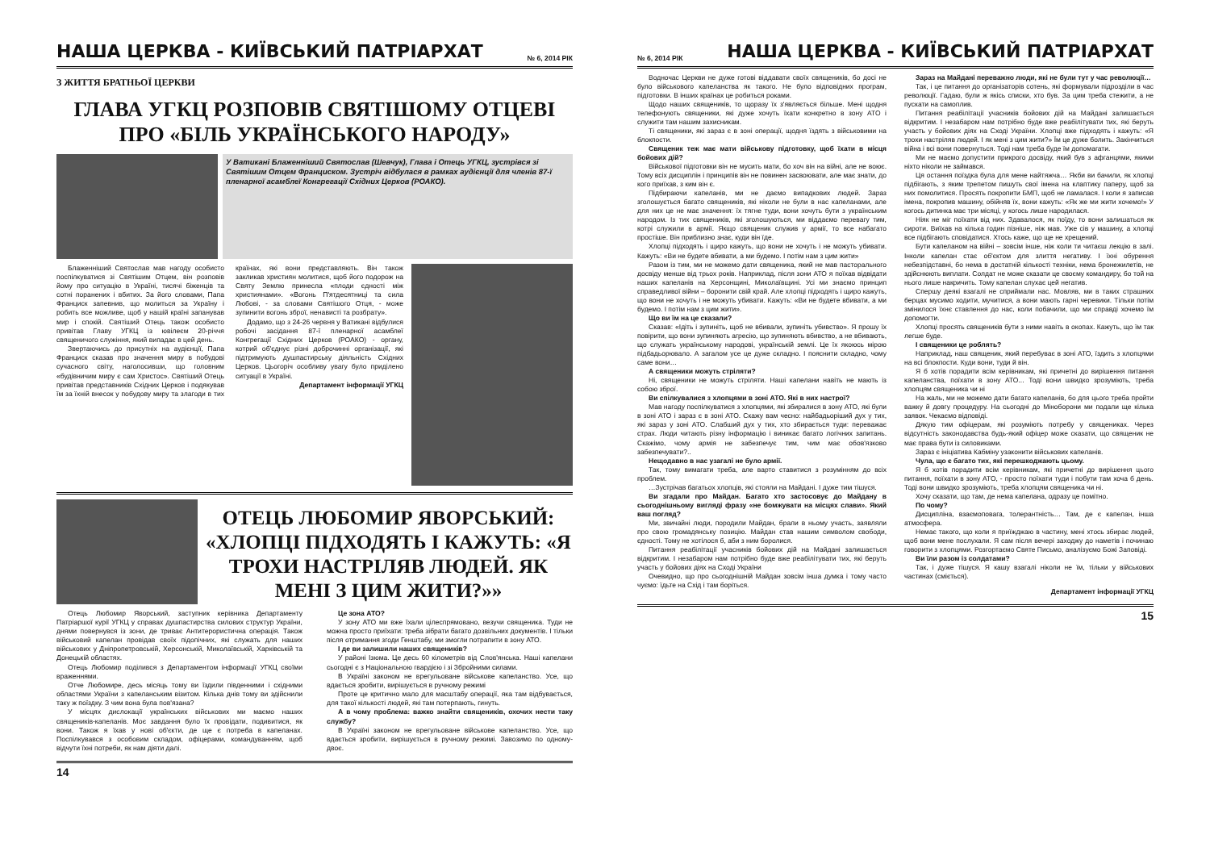НАША ЦЕРКВА - КИЇВСЬКИЙ ПАТРІАРХАТ № 6, 2014 РІК
З ЖИТТЯ БРАТНЬОЇ ЦЕРКВИ
ГЛАВА УГКЦ РОЗПОВІВ СВЯТІШОМУ ОТЦЕВІ ПРО «БІЛЬ УКРАЇНСЬКОГО НАРОДУ»
У Ватикані Блаженніший Святослав (Шевчук), Глава і Отець УГКЦ, зустрівся зі Святішим Отцем Франциском. Зустріч відбулася в рамках аудієнції для членів 87-ї пленарної асамблеї Конгрегації Східних Церков (РОАКО).
Блаженніший Святослав мав нагоду особисто поспілкуватися зі Святішим Отцем, він розповів йому про ситуацію в Україні, тисячі біженців та сотні поранених і вбитих. За його словами, Папа Франциск запевнив, що молиться за Україну і робить все можливе, щоб у нашій країні запанував мир і спокій. Святіший Отець також особисто привітав Главу УГКЦ із ювілеєм 20-річчя священичого служіння, який випадає в цей день.
Звертаючись до присутніх на аудієнції, Папа Франциск сказав про значення миру в побудові сучасного світу, наголосивши, що головним «будівничим миру є сам Христос». Святіший Отець привітав представників Східних Церков і подякував їм за їхній внесок у побудову миру та злагоди в тих країнах, які вони представляють. Він також закликав християн молитися, щоб його подорож на Святу Землю принесла «плоди єдності між християнами». «Вогонь П'ятдесятниці та сила Любові, - за словами Святішого Отця, - може зупинити вогонь зброї, ненависті та розбрату».
Додамо, що з 24-26 червня у Ватикані відбулися робочі засідання 87-ї пленарної асамблеї Конгрегації Східних Церков (РОАКО) - органу, котрий об'єднує різні доброчинні організації, які підтримують душпастирську діяльність Східних Церков. Цьогоріч особливу увагу було приділено ситуації в Україні.
Департамент інформації УГКЦ
ОТЕЦЬ ЛЮБОМИР ЯВОРСЬКИЙ: «ХЛОПЦІ ПІДХОДЯТЬ І КАЖУТЬ: «Я ТРОХИ НАСТРІЛЯВ ЛЮДЕЙ. ЯК МЕНІ З ЦИМ ЖИТИ?»»
Отець Любомир Яворський, заступник керівника Департаменту Патріаршої курії УГКЦ у справах душпастирства силових структур України, днями повернувся із зони, де триває Антитерористична операція. Також військовий капелан провідав своїх підопічних, які служать для наших військових у Дніпропетровській, Херсонській, Миколаївській, Харківській та Донецькій областях.
Отець Любомир поділився з Департаментом інформації УГКЦ своїми враженнями.
Отче Любомире, десь місяць тому ви їздили південними і східними областями України з капеланським візитом. Кілька днів тому ви здійснили таку ж поїздку. З чим вона була пов'язана?
У місцях дислокації українських військових ми маємо наших священиків-капеланів. Моє завдання було їх провідати, подивитися, як вони. Також я їхав у нові об'єкти, де ще є потреба в капеланах. Поспілкувався з особовим складом, офіцерами, командуванням, щоб відчути їхні потреби, як нам діяти далі.
Це зона АТО?
У зону АТО ми вже їхали цілеспрямовано, везучи священика. Туди не можна просто приїхати: треба зібрати багато дозвільних документів. І тільки після отримання згоди Генштабу, ми змогли потрапити в зону АТО.
І де ви залишили наших священиків?
У районі Ізюма. Це десь 60 кілометрів від Слов'янська. Наші капелани сьогодні є з Національною гвардією і зі Збройними силами.
В Україні законом не врегульоване військове капеланство. Усе, що вдається зробити, вирішується в ручному режимі
Проте це критично мало для масштабу операції, яка там відбувається, для такої кількості людей, які там потерпають, гинуть.
А в чому проблема: важко знайти священиків, охочих нести таку службу?
В Україні законом не врегульоване військове капеланство. Усе, що вдається зробити, вирішується в ручному режимі. Завозимо по одному-двоє.
14
№ 6, 2014 РІК НАША ЦЕРКВА - КИЇВСЬКИЙ ПАТРІАРХАТ
Водночас Церкви не дуже готові віддавати своїх священиків, бо досі не було військового капеланства як такого. Не було відповідних програм, підготовки. В інших країнах це робиться роками.
Щодо наших священиків, то щоразу їх з'являється більше. Мені щодня телефонують священики, які дуже хочуть їхати конкретно в зону АТО і служити там нашим захисникам.
Ті священики, які зараз є в зоні операції, щодня їздять з військовими на блокпости.
Священик теж має мати військову підготовку, щоб їхати в місця бойових дій?
Військової підготовки він не мусить мати, бо хоч він на війні, але не воює. Тому всіх дисциплін і принципів він не повинен засвоювати, але має знати, до кого приїхав, з ким він є.
Підбираючи капеланів, ми не даємо випадкових людей. Зараз зголошується багато священиків, які ніколи не були в нас капеланами, але для них це не має значення: їх тягне туди, вони хочуть бути з українським народом. Із тих священиків, які зголошуються, ми віддаємо перевагу тим, котрі служили в армії. Якщо священик служив у армії, то все набагато простіше. Він приблизно знає, куди він їде.
Хлопці підходять і щиро кажуть, що вони не хочуть і не можуть убивати. Кажуть: «Ви не будете вбивати, а ми будемо. І потім нам з цим жити»
Разом із тим, ми не можемо дати священика, який не мав пасторального досвіду менше від трьох років. Наприклад, після зони АТО я поїхав відвідати наших капеланів на Херсонщині, Миколаївщині. Усі ми знаємо принцип справедливої війни – боронити свій край. Але хлопці підходять і щиро кажуть, що вони не хочуть і не можуть убивати. Кажуть: «Ви не будете вбивати, а ми будемо. І потім нам з цим жити».
Що ви їм на це сказали?
Сказав: «Ідіть і зупиніть, щоб не вбивали, зупиніть убивство». Я прошу їх повірити, що вони зупиняють агресію, що зупиняють вбивство, а не вбивають, що служать українському народові, українській землі. Це їх якоюсь мірою підбадьорювало. А загалом усе це дуже складно. І пояснити складно, чому саме вони…
А священики можуть стріляти?
Ні, священики не можуть стріляти. Наші капелани навіть не мають із собою зброї.
Ви спілкувалися з хлопцями в зоні АТО. Які в них настрої?
Мав нагоду поспілкуватися з хлопцями, які збиралися в зону АТО, які були в зоні АТО і зараз є в зоні АТО. Скажу вам чесно: найбадьоріший дух у тих, які зараз у зоні АТО. Слабший дух у тих, хто збирається туди: переважає страх. Люди читають різну інформацію і виникає багато логічних запитань. Скажімо, чому армія не забезпечує тим, чим має обов'язково забезпечувати?..
Нещодавно в нас узагалі не було армії.
Так, тому вимагати треба, але варто ставитися з розумінням до всіх проблем.
…Зустрічав багатьох хлопців, які стояли на Майдані. І дуже тим тішуся.
Ви згадали про Майдан. Багато хто застосовує до Майдану в сьогоднішньому вигляді фразу «не бомжувати на місцях слави». Який ваш погляд?
Ми, звичайні люди, породили Майдан, брали в ньому участь, заявляли про свою громадянську позицію. Майдан став нашим символом свободи, єдності. Тому не хотілося б, аби з ним боролися.
Питання реабілітації учасників бойових дій на Майдані залишається відкритим. І незабаром нам потрібно буде вже реабілітувати тих, які беруть участь у бойових діях на Сході України
Очевидно, що про сьогоднішній Майдан зовсім інша думка і тому часто чуємо: їдьте на Схід і там боріться.
Зараз на Майдані переважно люди, які не були тут у час революції…
Так, і це питання до організаторів сотень, які формували підрозділи в час революції. Гадаю, були ж якісь списки, хто був. За цим треба стежити, а не пускати на самоплив.
Питання реабілітації учасників бойових дій на Майдані залишається відкритим. І незабаром нам потрібно буде вже реабілітувати тих, які беруть участь у бойових діях на Сході України. Хлопці вже підходять і кажуть: «Я трохи настріляв людей. І як мені з цим жити?» Їм це дуже болить. Закінчиться війна і всі вони повернуться. Тоді нам треба буде їм допомагати.
Ми не маємо допустити прикрого досвіду, який був з афганцями, якими ніхто ніколи не займався.
Ця остання поїздка була для мене найтяжча… Якби ви бачили, як хлопці підбігають, з яким трепетом пишуть свої імена на клаптику паперу, щоб за них помолитися. Просять покропити БМП, щоб не ламалася. І коли я записав імена, покропив машину, обійняв їх, вони кажуть: «Як же ми жити хочемо!» У когось дитинка має три місяці, у когось лише народилася.
Ніяк не міг поїхати від них. Здавалося, як поїду, то вони залишаться як сироти. Виїхав на кілька годин пізніше, ніж мав. Уже сів у машину, а хлопці все підбігають сповідатися. Хтось каже, що ще не хрещений.
Бути капеланом на війні – зовсім інше, ніж коли ти читаєш лекцію в залі. Інколи капелан стає об'єктом для злиття негативу. І їхні обурення небезпідставні, бо нема в достатній кількості техніки, нема бронежилетів, не здійснюють виплати. Солдат не може сказати це своєму командиру, бо той на нього лише накричить. Тому капелан слухає цей негатив.
Спершу деякі взагалі не сприймали нас. Мовляв, ми в таких страшних берцах мусимо ходити, мучитися, а вони мають гарні черевики. Тільки потім змінилося їхнє ставлення до нас, коли побачили, що ми справді хочемо їм допомогти.
Хлопці просять священиків бути з ними навіть в окопах. Кажуть, що їм так легше буде.
І священики це роблять?
Наприклад, наш священик, який перебуває в зоні АТО, їздить з хлопцями на всі блокпости. Куди вони, туди й він.
Я б хотів порадити всім керівникам, які причетні до вирішення питання капеланства, поїхати в зону АТО... Тоді вони швидко зрозуміють, треба хлопцям священика чи ні
На жаль, ми не можемо дати багато капеланів, бо для цього треба пройти важку й довгу процедуру. На сьогодні до Міноборони ми подали ще кілька заявок. Чекаємо відповіді.
Дякую тим офіцерам, які розуміють потребу у священиках. Через відсутність законодавства будь-який офіцер може сказати, що священик не має права бути із силовиками.
Зараз є ініціатива Кабміну узаконити військових капеланів.
Чула, що є багато тих, які перешкоджають цьому.
Я б хотів порадити всім керівникам, які причетні до вирішення цього питання, поїхати в зону АТО, - просто поїхати туди і побути там хоча б день. Тоді вони швидко зрозуміють, треба хлопцям священика чи ні.
Хочу сказати, що там, де нема капелана, одразу це помітно.
По чому?
Дисципліна, взаємоповага, толерантність… Там, де є капелан, інша атмосфера.
Немає такого, що коли я приїжджаю в частину, мені хтось збирає людей, щоб вони мене послухали. Я сам після вечері заходжу до наметів і починаю говорити з хлопцями. Розгортаємо Святе Письмо, аналізуємо Божі Заповіді.
Ви їли разом із солдатами?
Так, і дуже тішуся. Я кашу взагалі ніколи не їм, тільки у військових частинах (сміється).
Департамент інформації УГКЦ
15